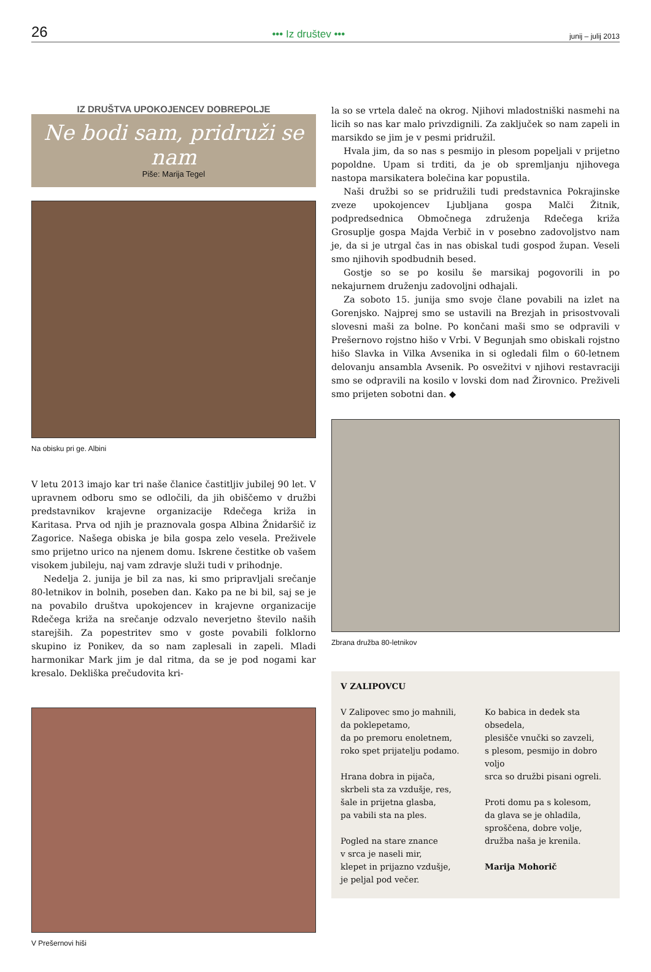26 ••• Iz društev ••• junij – julij 2013
IZ DRUŠTVA UPOKOJENCEV DOBREPOLJE
Ne bodi sam, pridruži se nam
Piše: Marija Tegel
Na obisku pri ge. Albini
V letu 2013 imajo kar tri naše članice častitljiv jubilej 90 let. V upravnem odboru smo se odločili, da jih obiščemo v družbi predstavnikov krajevne organizacije Rdečega križa in Karitasa. Prva od njih je praznovala gospa Albina Žnidaršič iz Zagorice. Našega obiska je bila gospa zelo vesela. Preživele smo prijetno urico na njenem domu. Iskrene čestitke ob vašem visokem jubileju, naj vam zdravje služi tudi v prihodnje.
Nedelja 2. junija je bil za nas, ki smo pripravljali srečanje 80-letnikov in bolnih, poseben dan. Kako pa ne bi bil, saj se je na povabilo društva upokojencev in krajevne organizacije Rdečega križa na srečanje odzvalo neverjetno število naših starejših. Za popestritev smo v goste povabili folklorno skupino iz Ponikev, da so nam zaplesali in zapeli. Mladi harmonikar Mark jim je dal ritma, da se je pod nogami kar kresalo. Dekliška prečudovita kri-
V Prešernovi hiši
la so se vrtela daleč na okrog. Njihovi mladostniški nasmehi na licih so nas kar malo privzdignili. Za zaključek so nam zapeli in marsikdo se jim je v pesmi pridružil.
Hvala jim, da so nas s pesmijo in plesom popeljali v prijetno popoldne. Upam si trditi, da je ob spremljanju njihovega nastopa marsikatera bolečina kar popustila.
Naši družbi so se pridružili tudi predstavnica Pokrajinske zveze upokojencev Ljubljana gospa Malči Žitnik, podpredsednica Območnega združenja Rdečega križa Grosuplje gospa Majda Verbič in v posebno zadovoljstvo nam je, da si je utrgal čas in nas obiskal tudi gospod župan. Veseli smo njihovih spodbudnih besed.
Gostje so se po kosilu še marsikaj pogovorili in po nekajurnem druženju zadovoljni odhajali.
Za soboto 15. junija smo svoje člane povabili na izlet na Gorenjsko. Najprej smo se ustavili na Brezjah in prisostvovali slovesni maši za bolne. Po končani maši smo se odpravili v Prešernovo rojstno hišo v Vrbi. V Begunjah smo obiskali rojstno hišo Slavka in Vilka Avsenika in si ogledali film o 60-letnem delovanju ansambla Avsenik. Po osvežitvi v njihovi restavraciji smo se odpravili na kosilo v lovski dom nad Žirovnico. Preživeli smo prijeten sobotni dan. ◆
Zbrana družba 80-letnikov
V ZALIPOVCU
V Zalipovec smo jo mahnili,
da poklepetamo,
da po premoru enoletnem,
roko spet prijatelju podamo.
Hrana dobra in pijača,
skrbeli sta za vzdušje, res,
šale in prijetna glasba,
pa vabili sta na ples.
Pogled na stare znance
v srca je naseli mir,
klepet in prijazno vzdušje,
je peljal pod večer.
Ko babica in dedek sta obsedela,
plesišče vnučki so zavzeli,
s plesom, pesmijo in dobro voljo
srca so družbi pisani ogreli.
Proti domu pa s kolesom,
da glava se je ohladila,
sproščena, dobre volje,
družba naša je krenila.
Marija Mohorič